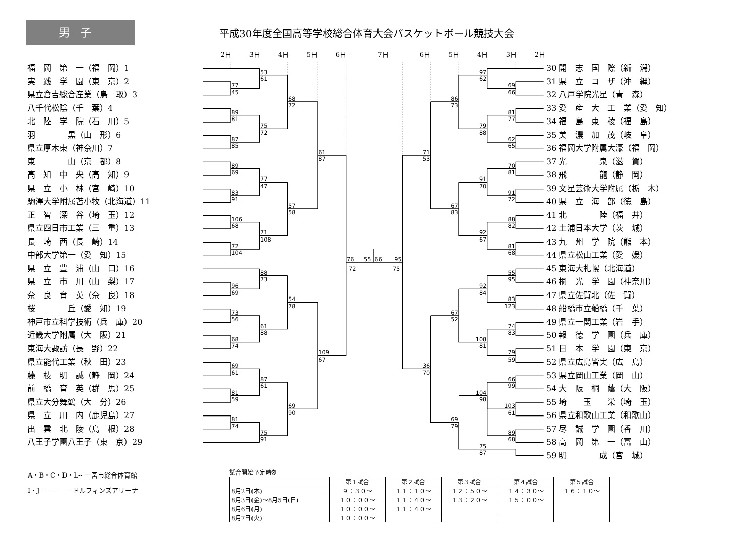男子
平成30年度全国高等学校総合体育大会バスケットボール競技大会
2日 3日 4日 5日 6日 7日 6日 5日 4日 3日 2日
福　岡　第　一（福　岡）1
実　践　学　園（東　京）2
県立倉吉総合産業（鳥　取）3
八千代松陰（千　葉）4
北　陸　学　院（石　川）5
羽　　　　黒（山　形）6
県立厚木東（神奈川）7
東　　　　山（京　都）8
高　知　中　央（高　知）9
県　立　小　林（宮　崎）10
駒澤大学附属苫小牧（北海道）11
正　智　深　谷（埼　玉）12
県立四日市工業（三　重）13
長　崎　西（長　崎）14
中部大学第一（愛　知）15
県　立　豊　浦（山　口）16
県　立　市　川（山　梨）17
奈　良　育　英（奈　良）18
桜　　　　丘（愛　知）19
神戸市立科学技術（兵　庫）20
近畿大学附属（大　阪）21
東海大諏訪（長　野）22
県立能代工業（秋　田）23
藤　枝　明　誠（静　岡）24
前　橋　育　英（群　馬）25
県立大分舞鶴（大　分）26
県　立　川　内（鹿児島）27
出　雲　北　陵（島　根）28
八王子学園八王子（東　京）29
77
45
89
81
87
85
89
69
83
91
106
68
72
104
96
69
73
56
68
74
69
61
81
59
81
74
53
61
75
72
77
47
71
108
88
73
61
88
87
61
75
91
68
72
57
58
54
78
69
90
61
87
109
67
76
72
55
66
95
75
69
66
81
77
62
65
70
81
91
72
88
82
81
68
55
95
83
123
74
83
79
59
66
99
103
61
89
68
97
62
79
88
91
70
92
67
92
84
108
81
104
98
75
87
86
73
67
83
67
52
69
79
71
53
36
70
30 開　志　国　際（新　潟）
31 県　立　コ　ザ（沖　縄）
32 八戸学院光星（青　森）
33 愛　産　大　工　業（愛　知）
34 福　島　東　稜（福　島）
35 美　濃　加　茂（岐　阜）
36 福岡大学附属大濠（福　岡）
37 光　　　　泉（滋　賀）
38 飛　　　　龍（静　岡）
39 文星芸術大学附属（栃　木）
40 県　立　海　部（徳　島）
41 北　　　　陸（福　井）
42 土浦日本大学（茨　城）
43 九　州　学　院（熊　本）
44 県立松山工業（愛　媛）
45 東海大札幌（北海道）
46 桐　光　学　園（神奈川）
47 県立佐賀北（佐　賀）
48 船橋市立船橋（千　葉）
49 県立一関工業（岩　手）
50 報　徳　学　園（兵　庫）
51 日　本　学　園（東　京）
52 県立広島皆実（広　島）
53 県立岡山工業（岡　山）
54 大　阪　桐　蔭（大　阪）
55 埼　　玉　　栄（埼　玉）
56 県立和歌山工業（和歌山）
57 尽　誠　学　園（香　川）
58 高　岡　第　一（富　山）
59 明　　　　成（宮　城）
A・B・C・D・L-- 一宮市総合体育館
I・J-------------- ドルフィンズアリーナ
試合開始予定時刻
| | 第１試合 | 第２試合 | 第３試合 | 第４試合 | 第５試合 |
| --- | --- | --- | --- | --- | --- |
| 8月2日(木) | ９：３０～ | １１：１０～ | １２：５０～ | １４：３０～ | １６：１０～ |
| 8月3日(金)～8月5日(日) | １０：００～ | １１：４０～ | １３：２０～ | １５：００～ | |
| 8月6日(月) | １０：００～ | １１：４０～ | | | |
| 8月7日(火) | １０：００～ | | | | |